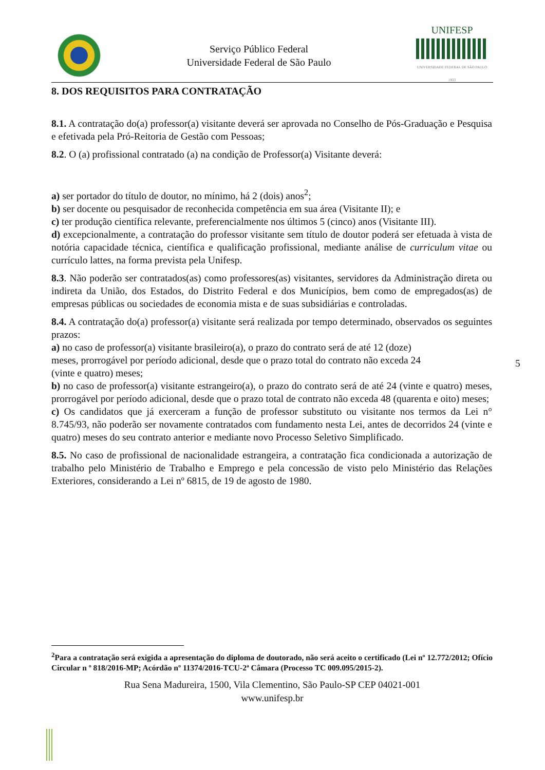Serviço Público Federal
Universidade Federal de São Paulo
UNIFESP
UNIVERSIDADE FEDERAL DE SÃO PAULO
1933
8. DOS REQUISITOS PARA CONTRATAÇÃO
8.1. A contratação do(a) professor(a) visitante deverá ser aprovada no Conselho de Pós-Graduação e Pesquisa e efetivada pela Pró-Reitoria de Gestão com Pessoas;
8.2. O (a) profissional contratado (a) na condição de Professor(a) Visitante deverá:
a) ser portador do título de doutor, no mínimo, há 2 (dois) anos<sup>2</sup>;
b) ser docente ou pesquisador de reconhecida competência em sua área (Visitante II); e
c) ter produção científica relevante, preferencialmente nos últimos 5 (cinco) anos (Visitante III).
d) excepcionalmente, a contratação do professor visitante sem título de doutor poderá ser efetuada à vista de notória capacidade técnica, científica e qualificação profissional, mediante análise de curriculum vitae ou currículo lattes, na forma prevista pela Unifesp.
8.3. Não poderão ser contratados(as) como professores(as) visitantes, servidores da Administração direta ou indireta da União, dos Estados, do Distrito Federal e dos Municípios, bem como de empregados(as) de empresas públicas ou sociedades de economia mista e de suas subsidiárias e controladas.
8.4. A contratação do(a) professor(a) visitante será realizada por tempo determinado, observados os seguintes prazos:
a) no caso de professor(a) visitante brasileiro(a), o prazo do contrato será de até 12 (doze)
meses, prorrogável por período adicional, desde que o prazo total do contrato não exceda 24
(vinte e quatro) meses;
b) no caso de professor(a) visitante estrangeiro(a), o prazo do contrato será de até 24 (vinte e quatro) meses, prorrogável por período adicional, desde que o prazo total de contrato não exceda 48 (quarenta e oito) meses;
c) Os candidatos que já exerceram a função de professor substituto ou visitante nos termos da Lei n° 8.745/93, não poderão ser novamente contratados com fundamento nesta Lei, antes de decorridos 24 (vinte e quatro) meses do seu contrato anterior e mediante novo Processo Seletivo Simplificado.
8.5. No caso de profissional de nacionalidade estrangeira, a contratação fica condicionada a autorização de trabalho pelo Ministério de Trabalho e Emprego e pela concessão de visto pelo Ministério das Relações Exteriores, considerando a Lei nº 6815, de 19 de agosto de 1980.
5
<sup>2</sup> Para a contratação será exigida a apresentação do diploma de doutorado, não será aceito o certificado (Lei nº 12.772/2012; Ofício Circular n º 818/2016-MP; Acórdão nº 11374/2016-TCU-2ª Câmara (Processo TC 009.095/2015-2).
Rua Sena Madureira, 1500, Vila Clementino, São Paulo-SP CEP 04021-001
www.unifesp.br